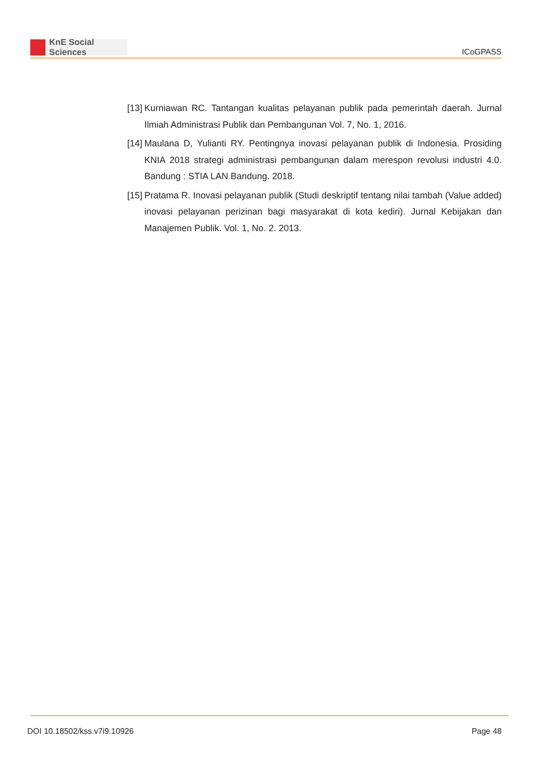KnE Social Sciences
ICoGPASS
[13]
Kurniawan RC. Tantangan kualitas pelayanan publik pada pemerintah daerah. Jurnal Ilmiah Administrasi Publik dan Pembangunan Vol. 7, No. 1, 2016.
[14]
Maulana D, Yulianti RY. Pentingnya inovasi pelayanan publik di Indonesia. Prosiding KNIA 2018 strategi administrasi pembangunan dalam merespon revolusi industri 4.0. Bandung : STIA LAN Bandung. 2018.
[15]
Pratama R. Inovasi pelayanan publik (Studi deskriptif tentang nilai tambah (Value added) inovasi pelayanan perizinan bagi masyarakat di kota kediri). Jurnal Kebijakan dan Manajemen Publik. Vol. 1, No. 2. 2013.
DOI 10.18502/kss.v7i9.10926 Page 48